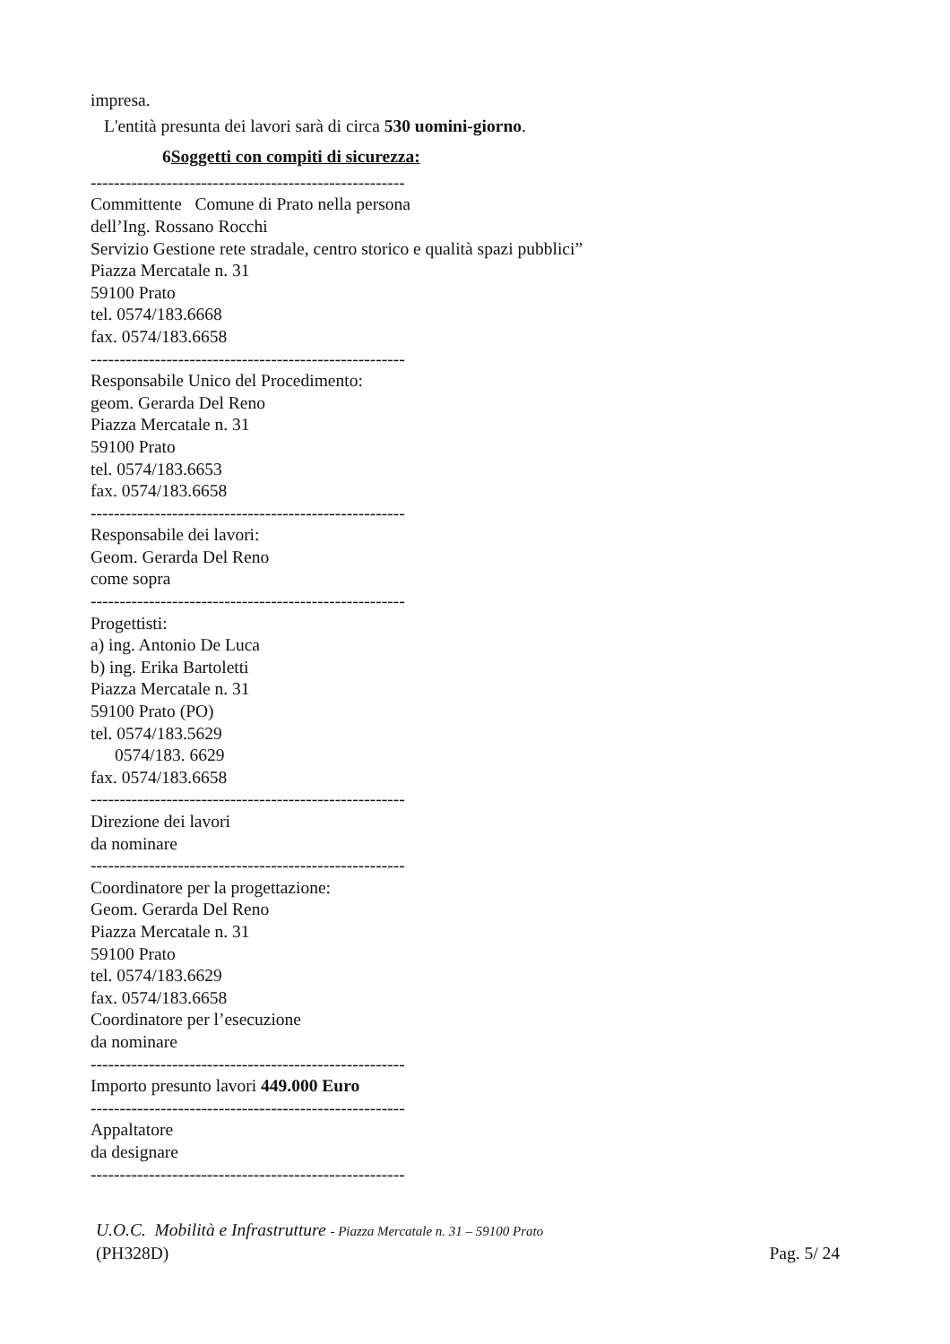impresa.
L'entità presunta dei lavori sarà di circa 530 uomini-giorno.
6Soggetti con compiti di sicurezza:
------------------------------------------------------
Committente Comune di Prato nella persona
dell’Ing. Rossano Rocchi
Servizio Gestione rete stradale, centro storico e qualità spazi pubblici”
Piazza Mercatale n. 31
59100 Prato
tel. 0574/183.6668
fax. 0574/183.6658
------------------------------------------------------
Responsabile Unico del Procedimento:
geom. Gerarda Del Reno
Piazza Mercatale n. 31
59100 Prato
tel. 0574/183.6653
fax. 0574/183.6658
------------------------------------------------------
Responsabile dei lavori:
Geom. Gerarda Del Reno
come sopra
------------------------------------------------------
Progettisti:
a) ing. Antonio De Luca
b) ing. Erika Bartoletti
Piazza Mercatale n. 31
59100 Prato (PO)
tel. 0574/183.5629
0574/183. 6629
fax. 0574/183.6658
------------------------------------------------------
Direzione dei lavori
da nominare
------------------------------------------------------
Coordinatore per la progettazione:
Geom. Gerarda Del Reno
Piazza Mercatale n. 31
59100 Prato
tel. 0574/183.6629
fax. 0574/183.6658
Coordinatore per l’esecuzione
da nominare
------------------------------------------------------
Importo presunto lavori 449.000 Euro
------------------------------------------------------
Appaltatore
da designare
------------------------------------------------------
U.O.C. Mobilità e Infrastrutture - Piazza Mercatale n. 31 – 59100 Prato
(PH328D) Pag. 5/ 24